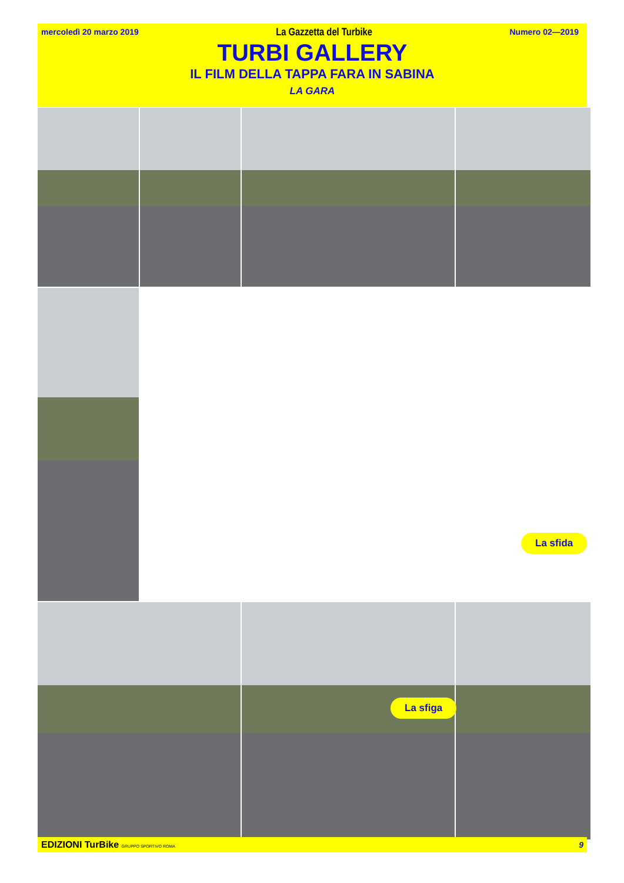mercoledì 20 marzo 2019 La Gazzetta del Turbike Numero 02—2019
TURBI GALLERY
IL FILM DELLA TAPPA FARA IN SABINA
LA GARA
La sfida
La sfiga
EDIZIONI TurBike GRUPPO SPORTIVO ROMA 9